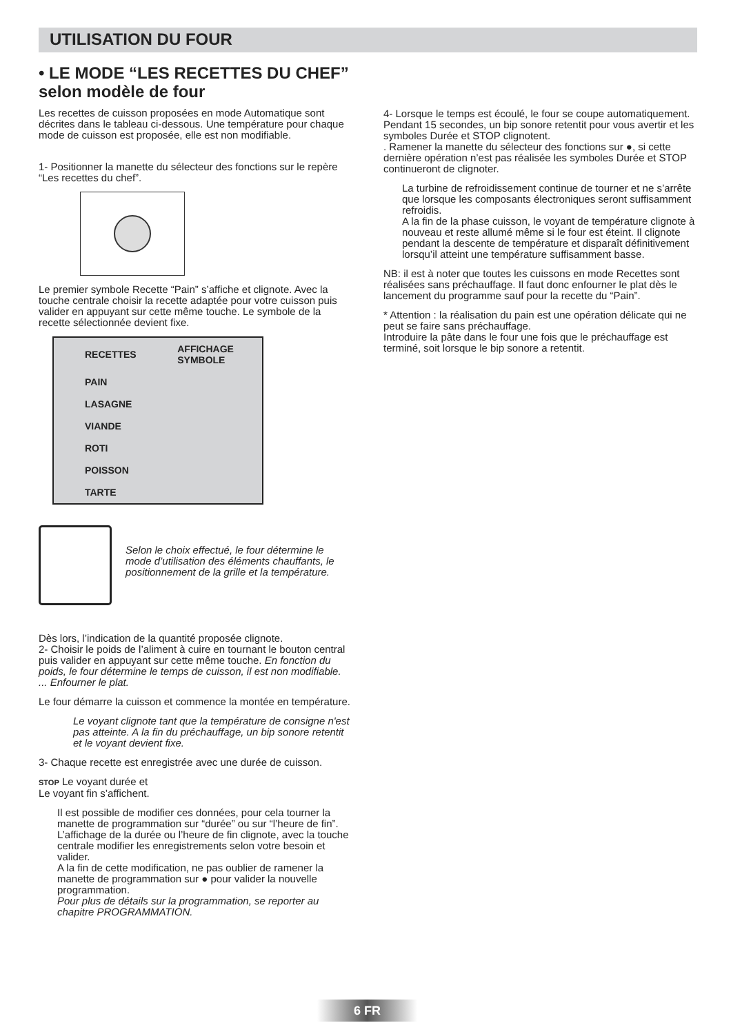UTILISATION DU FOUR
• LE MODE “LES RECETTES DU CHEF”
selon modèle de four
Les recettes de cuisson proposées en mode Automatique sont décrites dans le tableau ci-dessous. Une température pour chaque mode de cuisson est proposée, elle est non modifiable.
1- Positionner la manette du sélecteur des fonctions sur le repère “Les recettes du chef”.
Le premier symbole Recette “Pain” s’affiche et clignote. Avec la touche centrale choisir la recette adaptée pour votre cuisson puis valider en appuyant sur cette même touche. Le symbole de la recette sélectionnée devient fixe.
| RECETTES | AFFICHAGE SYMBOLE |
| --- | --- |
| PAIN | |
| LASAGNE | |
| VIANDE | |
| ROTI | |
| POISSON | |
| TARTE | |
Selon le choix effectué, le four détermine le mode d’utilisation des éléments chauffants, le positionnement de la grille et la température.
Dès lors, l’indication de la quantité proposée clignote.
2- Choisir le poids de l’aliment à cuire en tournant le bouton central puis valider en appuyant sur cette même touche. En fonction du poids, le four détermine le temps de cuisson, il est non modifiable.
... Enfourner le plat.
Le four démarre la cuisson et commence la montée en température.
Le voyant clignote tant que la température de consigne n'est pas atteinte. A la fin du préchauffage, un bip sonore retentit et le voyant devient fixe.
3- Chaque recette est enregistrée avec une durée de cuisson.
STOP Le voyant durée et
Le voyant fin s’affichent.
Il est possible de modifier ces données, pour cela tourner la manette de programmation sur “durée” ou sur “l’heure de fin”. L’affichage de la durée ou l’heure de fin clignote, avec la touche centrale modifier les enregistrements selon votre besoin et valider.
A la fin de cette modification, ne pas oublier de ramener la manette de programmation sur ● pour valider la nouvelle programmation.
Pour plus de détails sur la programmation, se reporter au chapitre PROGRAMMATION.
4- Lorsque le temps est écoulé, le four se coupe automatiquement. Pendant 15 secondes, un bip sonore retentit pour vous avertir et les symboles Durée et STOP clignotent.
. Ramener la manette du sélecteur des fonctions sur ●, si cette dernière opération n’est pas réalisée les symboles Durée et STOP continueront de clignoter.
La turbine de refroidissement continue de tourner et ne s’arrête que lorsque les composants électroniques seront suffisamment refroidis.
A la fin de la phase cuisson, le voyant de température clignote à nouveau et reste allumé même si le four est éteint. Il clignote pendant la descente de température et disparaît définitivement lorsqu’il atteint une température suffisamment basse.
NB: il est à noter que toutes les cuissons en mode Recettes sont réalisées sans préchauffage. Il faut donc enfourner le plat dès le lancement du programme sauf pour la recette du “Pain”.
* Attention : la réalisation du pain est une opération délicate qui ne peut se faire sans préchauffage.
Introduire la pâte dans le four une fois que le préchauffage est terminé, soit lorsque le bip sonore a retentit.
6 FR